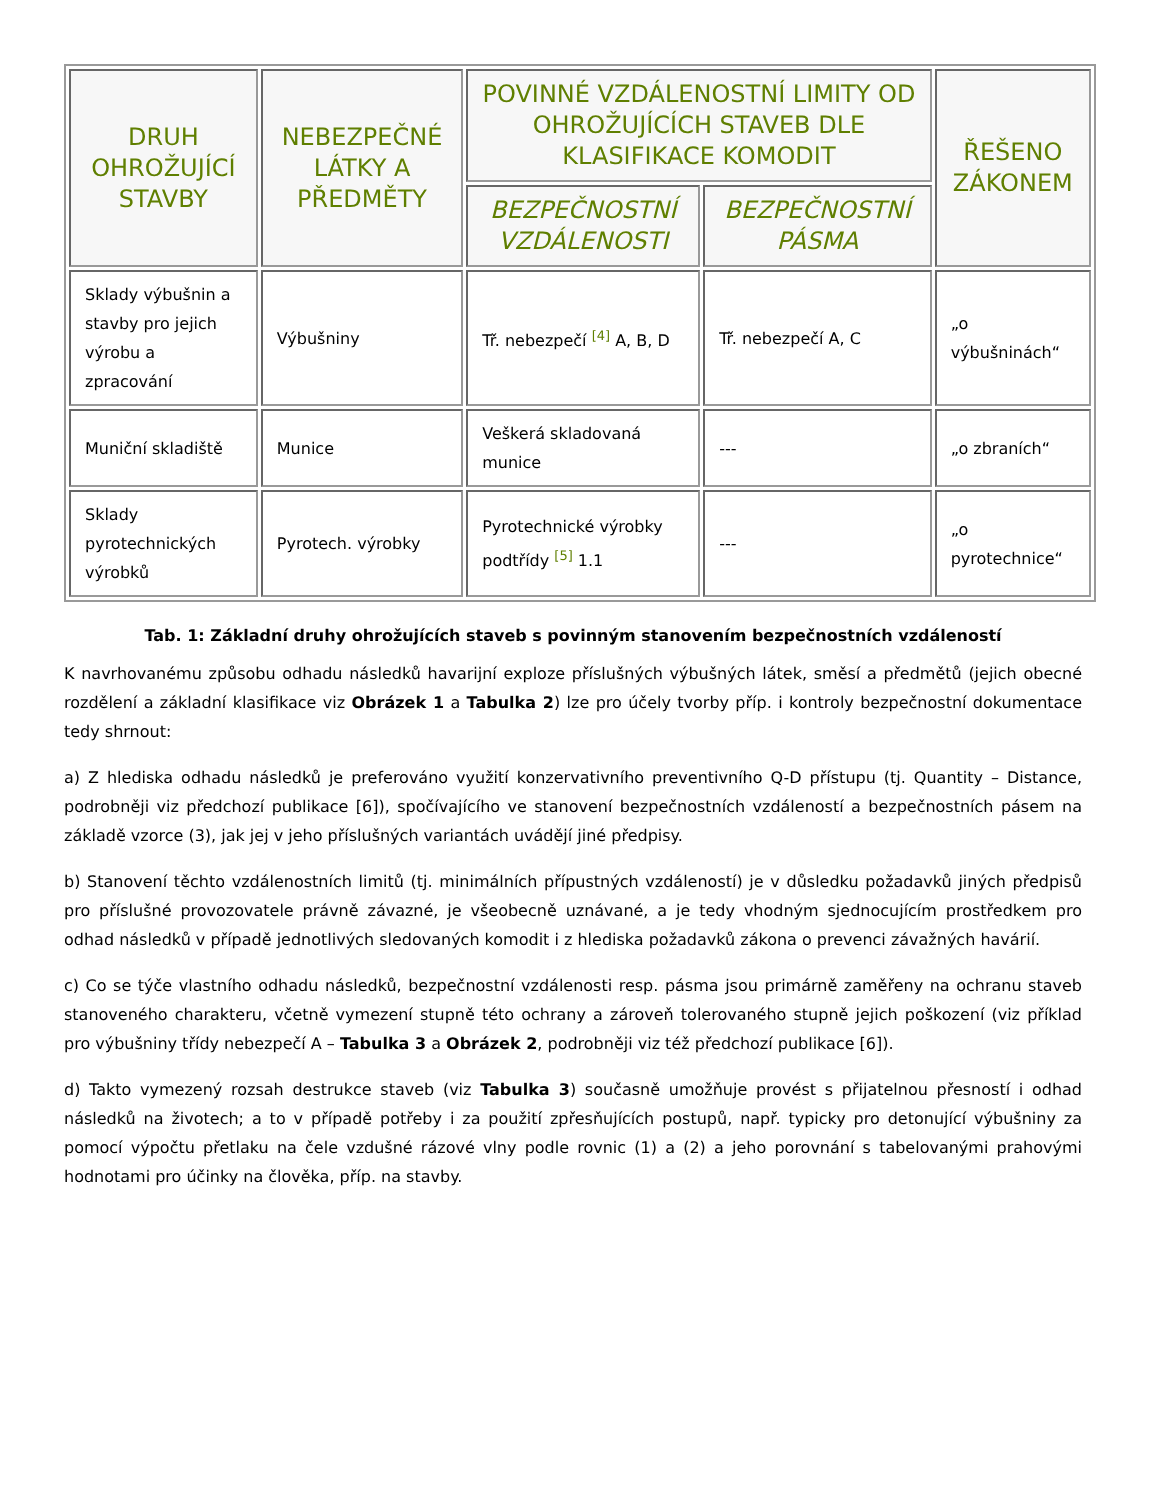| DRUH OHROŽUJÍCÍ STAVBY | NEBEZPEČNÉ LÁTKY A PŘEDMĚTY | POVINNÉ VZDÁLENOSTNÍ LIMITY OD OHROŽUJÍCÍCH STAVEB DLE KLASIFIKACE KOMODIT | | ŘEŠENO ZÁKONEM |
| --- | --- | --- | --- | --- |
| | | BEZPEČNOSTNÍ VZDÁLENOSTI | BEZPEČNOSTNÍ PÁSMA | |
| Sklady výbušnin a stavby pro jejich výrobu a zpracování | Výbušniny | Tř. nebezpečí <sup>[4]</sup> A, B, D | Tř. nebezpečí A, C | „o výbušninách“ |
| Muniční skladiště | Munice | Veškerá skladovaná munice | --- | „o zbraních“ |
| Sklady pyrotechnických výrobků | Pyrotech. výrobky | Pyrotechnické výrobky podtřídy <sup>[5]</sup> 1.1 | --- | „o pyrotechnice“ |
Tab. 1: Základní druhy ohrožujících staveb s povinným stanovením bezpečnostních vzdáleností
K navrhovanému způsobu odhadu následků havarijní exploze příslušných výbušných látek, směsí a předmětů (jejich obecné rozdělení a základní klasifikace viz Obrázek 1 a Tabulka 2) lze pro účely tvorby příp. i kontroly bezpečnostní dokumentace tedy shrnout:
a) Z hlediska odhadu následků je preferováno využití konzervativního preventivního Q-D přístupu (tj. Quantity – Distance, podrobněji viz předchozí publikace [6]), spočívajícího ve stanovení bezpečnostních vzdáleností a bezpečnostních pásem na základě vzorce (3), jak jej v jeho příslušných variantách uvádějí jiné předpisy.
b) Stanovení těchto vzdálenostních limitů (tj. minimálních přípustných vzdáleností) je v důsledku požadavků jiných předpisů pro příslušné provozovatele právně závazné, je všeobecně uznávané, a je tedy vhodným sjednocujícím prostředkem pro odhad následků v případě jednotlivých sledovaných komodit i z hlediska požadavků zákona o prevenci závažných havárií.
c) Co se týče vlastního odhadu následků, bezpečnostní vzdálenosti resp. pásma jsou primárně zaměřeny na ochranu staveb stanoveného charakteru, včetně vymezení stupně této ochrany a zároveň tolerovaného stupně jejich poškození (viz příklad pro výbušniny třídy nebezpečí A – Tabulka 3 a Obrázek 2, podrobněji viz též předchozí publikace [6]).
d) Takto vymezený rozsah destrukce staveb (viz Tabulka 3) současně umožňuje provést s přijatelnou přesností i odhad následků na životech; a to v případě potřeby i za použití zpřesňujících postupů, např. typicky pro detonující výbušniny za pomocí výpočtu přetlaku na čele vzdušné rázové vlny podle rovnic (1) a (2) a jeho porovnání s tabelovanými prahovými hodnotami pro účinky na člověka, příp. na stavby.